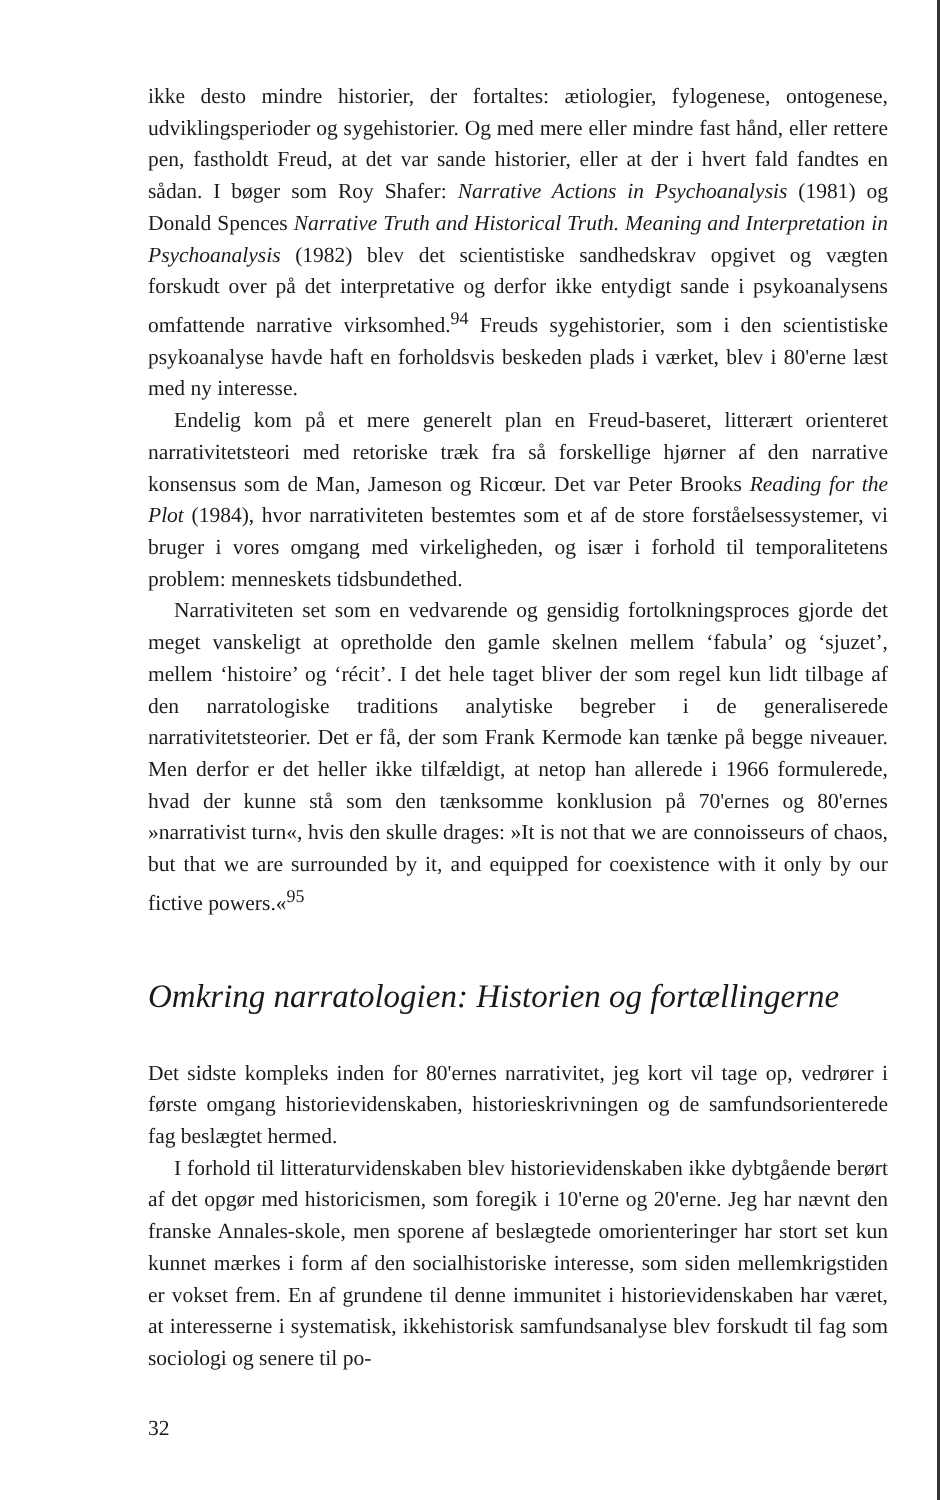ikke desto mindre historier, der fortaltes: ætiologier, fylogenese, ontogenese, udviklingsperioder og sygehistorier. Og med mere eller mindre fast hånd, eller rettere pen, fastholdt Freud, at det var sande historier, eller at der i hvert fald fandtes en sådan. I bøger som Roy Shafer: Narrative Actions in Psychoanalysis (1981) og Donald Spences Narrative Truth and Historical Truth. Meaning and Interpretation in Psychoanalysis (1982) blev det scientistiske sandhedskrav opgivet og vægten forskudt over på det interpretative og derfor ikke entydigt sande i psykoanalysens omfattende narrative virksomhed.<sup>94</sup> Freuds sygehistorier, som i den scientistiske psykoanalyse havde haft en forholdsvis beskeden plads i værket, blev i 80'erne læst med ny interesse.
Endelig kom på et mere generelt plan en Freud-baseret, litterært orienteret narrativitetsteori med retoriske træk fra så forskellige hjørner af den narrative konsensus som de Man, Jameson og Ricœur. Det var Peter Brooks Reading for the Plot (1984), hvor narrativiteten bestemtes som et af de store forståelsessystemer, vi bruger i vores omgang med virkeligheden, og især i forhold til temporalitetens problem: menneskets tidsbundethed.
Narrativiteten set som en vedvarende og gensidig fortolkningsproces gjorde det meget vanskeligt at opretholde den gamle skelnen mellem ‘fabula’ og ‘sjuzet’, mellem ‘histoire’ og ‘récit’. I det hele taget bliver der som regel kun lidt tilbage af den narratologiske traditions analytiske begreber i de generaliserede narrativitetsteorier. Det er få, der som Frank Kermode kan tænke på begge niveauer. Men derfor er det heller ikke tilfældigt, at netop han allerede i 1966 formulerede, hvad der kunne stå som den tænksomme konklusion på 70'ernes og 80'ernes »narrativist turn«, hvis den skulle drages: »It is not that we are connoisseurs of chaos, but that we are surrounded by it, and equipped for coexistence with it only by our fictive powers.«<sup>95</sup>
Omkring narratologien: Historien og fortællingerne
Det sidste kompleks inden for 80'ernes narrativitet, jeg kort vil tage op, vedrører i første omgang historievidenskaben, historieskrivningen og de samfundsorienterede fag beslægtet hermed.
I forhold til litteraturvidenskaben blev historievidenskaben ikke dybtgående berørt af det opgør med historicismen, som foregik i 10'erne og 20'erne. Jeg har nævnt den franske Annales-skole, men sporene af beslægtede omorienteringer har stort set kun kunnet mærkes i form af den socialhistoriske interesse, som siden mellemkrigstiden er vokset frem. En af grundene til denne immunitet i historievidenskaben har været, at interesserne i systematisk, ikkehistorisk samfundsanalyse blev forskudt til fag som sociologi og senere til po-
32